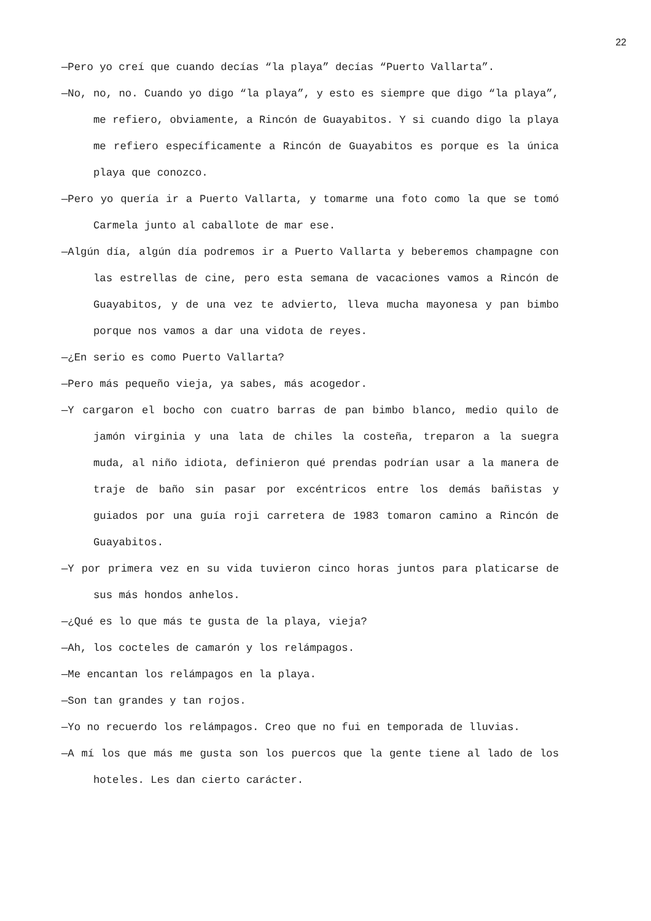22
—Pero yo creí que cuando decías “la playa” decías “Puerto Vallarta”.
—No, no, no. Cuando yo digo “la playa”, y esto es siempre que digo “la playa”, me refiero, obviamente, a Rincón de Guayabitos. Y si cuando digo la playa me refiero específicamente a Rincón de Guayabitos es porque es la única playa que conozco.
—Pero yo quería ir a Puerto Vallarta, y tomarme una foto como la que se tomó Carmela junto al caballote de mar ese.
—Algún día, algún día podremos ir a Puerto Vallarta y beberemos champagne con las estrellas de cine, pero esta semana de vacaciones vamos a Rincón de Guayabitos, y de una vez te advierto, lleva mucha mayonesa y pan bimbo porque nos vamos a dar una vidota de reyes.
—¿En serio es como Puerto Vallarta?
—Pero más pequeño vieja, ya sabes, más acogedor.
—Y cargaron el bocho con cuatro barras de pan bimbo blanco, medio quilo de jamón virginia y una lata de chiles la costeña, treparon a la suegra muda, al niño idiota, definieron qué prendas podrían usar a la manera de traje de baño sin pasar por excéntricos entre los demás bañistas y guiados por una guía roji carretera de 1983 tomaron camino a Rincón de Guayabitos.
—Y por primera vez en su vida tuvieron cinco horas juntos para platicarse de sus más hondos anhelos.
—¿Qué es lo que más te gusta de la playa, vieja?
—Ah, los cocteles de camarón y los relámpagos.
—Me encantan los relámpagos en la playa.
—Son tan grandes y tan rojos.
—Yo no recuerdo los relámpagos. Creo que no fui en temporada de lluvias.
—A mí los que más me gusta son los puercos que la gente tiene al lado de los hoteles. Les dan cierto carácter.